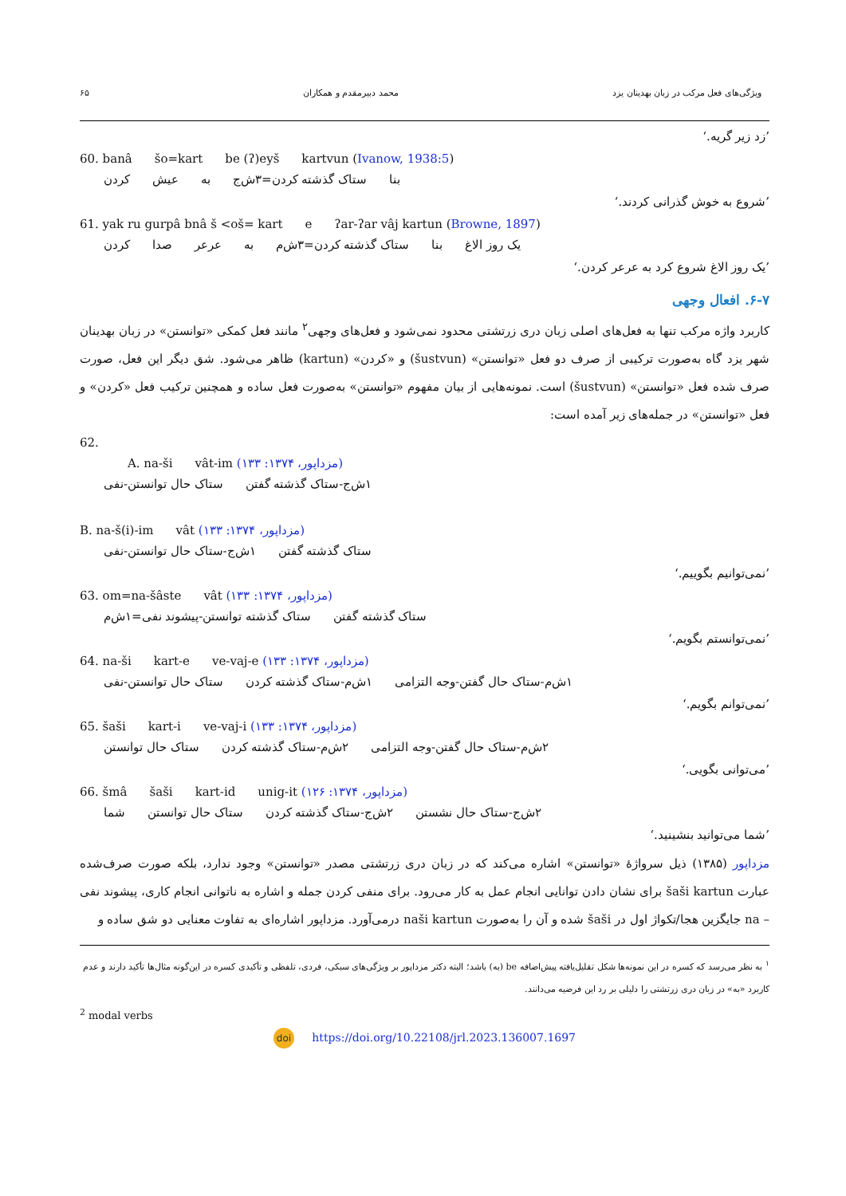ویژگی‌های فعل مرکب در زبان بهدینان یزد محمد دبیرمقدم و همکاران ۶۵
’زد زیر گریه.‘
60. banâ šo=kart be (ʔ)eyš kartvun (Ivanow, 1938:5)
بنا ستاک گذشته کردن=۳ش‌ج به عیش کردن
’شروع به خوش گذرانی کردند.‘
61. yak ru gurpâ bnâ š <oš= kart e ʔar-ʔar vâj kartun (Browne, 1897)
یک روز الاغ بنا ستاک گذشته کردن=۳ش‌م به عرعر صدا کردن
’یک روز الاغ شروع کرد به عرعر کردن.‘
۶-۷. افعال وجهی
کاربرد واژه مرکب تنها به فعل‌های اصلی زبان دری زرتشتی محدود نمی‌شود و فعل‌های وجهی<sup>۲</sup> مانند فعل کمکی «توانستن» در زبان بهدینان شهر یزد گاه به‌صورت ترکیبی از صرف دو فعل «توانستن» (šustvun) و «کردن» (kartun) ظاهر می‌شود. شق دیگر این فعل، صورت صرف شده فعل «توانستن» (šustvun) است. نمونه‌هایی از بیان مفهوم «توانستن» به‌صورت فعل ساده و همچنین ترکیب فعل «کردن» و فعل «توانستن» در جمله‌های زیر آمده است:
62.
A. na-ši vât-im (مزداپور، ۱۳۷۴: ۱۳۳)
۱ش‌ج-ستاک گذشته گفتن ستاک حال توانستن-نفی
B. na-š(i)-im vât (مزداپور، ۱۳۷۴: ۱۳۳)
ستاک گذشته گفتن ۱ش‌ج-ستاک حال توانستن-نفی
’نمی‌توانیم بگوییم.‘
63. om=na-šâste vât (مزداپور، ۱۳۷۴: ۱۳۳)
ستاک گذشته گفتن ستاک گذشته توانستن-پیشوند نفی=۱ش‌م
’نمی‌توانستم بگویم.‘
64. na-ši kart-e ve-vaj-e (مزداپور، ۱۳۷۴: ۱۳۳)
۱ش‌م-ستاک حال گفتن-وجه التزامی ۱ش‌م-ستاک گذشته کردن ستاک حال توانستن-نفی
’نمی‌توانم بگویم.‘
65. šaši kart-i ve-vaj-i (مزداپور، ۱۳۷۴: ۱۳۳)
۲ش‌م-ستاک حال گفتن-وجه التزامی ۲ش‌م-ستاک گذشته کردن ستاک حال توانستن
’می‌توانی بگویی.‘
66. šmâ šaši kart-id unig-it (مزداپور، ۱۳۷۴: ۱۲۶)
۲ش‌ج-ستاک حال نشستن ۲ش‌ج-ستاک گذشته کردن ستاک حال توانستن شما
’شما می‌توانید بنشینید.‘
مزداپور (۱۳۸۵) ذیل سرواژۀ «توانستن» اشاره می‌کند که در زبان دری زرتشتی مصدر «توانستن» وجود ندارد، بلکه صورت صرف‌شده عبارت šaši kartun برای نشان دادن توانایی انجام عمل به کار می‌رود. برای منفی کردن جمله و اشاره به ناتوانی انجام کاری، پیشوند نفی – na جایگزین هجا/تکواژ اول در šaši شده و آن را به‌صورت naši kartun درمی‌آورد. مزداپور اشاره‌ای به تفاوت معنایی دو شق ساده و
<sup>۱</sup> به نظر می‌رسد که کسره در این نمونه‌ها شکل تقلیل‌یافته پیش‌اضافه be (به) باشد؛ البته دکتر مزداپور بر ویژگی‌های سبکی، فردی، تلفظی و تأکیدی کسره در این‌گونه مثال‌ها تأکید دارند و عدم کاربرد «به» در زبان دری زرتشتی را دلیلی بر رد این فرضیه می‌دانند.
<sup>2</sup> modal verbs
doi https://doi.org/10.22108/jrl.2023.136007.1697